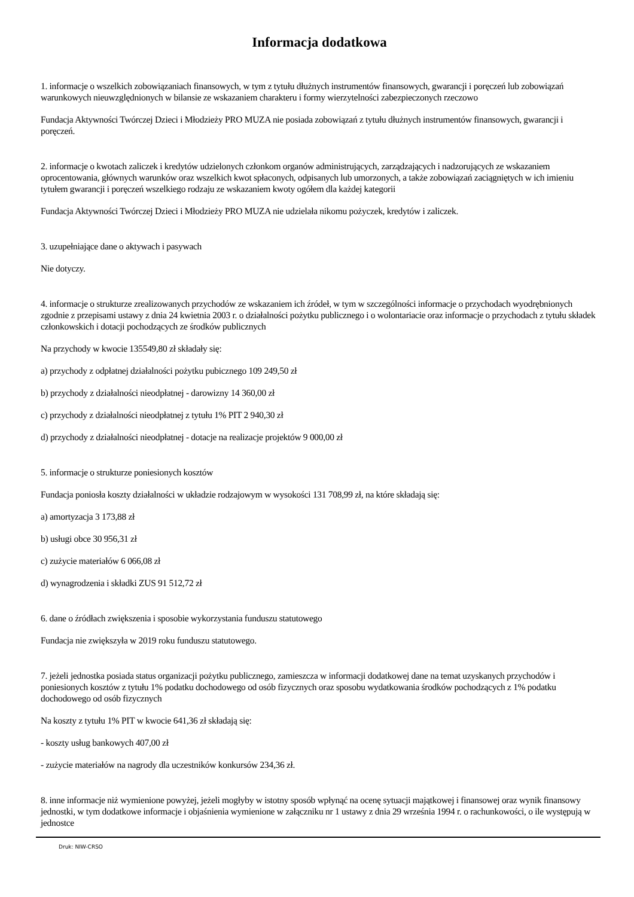Informacja dodatkowa
1. informacje o wszelkich zobowiązaniach finansowych, w tym z tytułu dłużnych instrumentów finansowych, gwarancji i poręczeń lub zobowiązań warunkowych nieuwzględnionych w bilansie ze wskazaniem charakteru i formy wierzytelności zabezpieczonych rzeczowo
Fundacja Aktywności Twórczej Dzieci i Młodzieży PRO MUZA nie posiada zobowiązań z tytułu dłużnych instrumentów finansowych, gwarancji i poręczeń.
2. informacje o kwotach zaliczek i kredytów udzielonych członkom organów administrujących, zarządzających i nadzorujących ze wskazaniem oprocentowania, głównych warunków oraz wszelkich kwot spłaconych, odpisanych lub umorzonych, a także zobowiązań zaciągniętych w ich imieniu tytułem gwarancji i poręczeń wszelkiego rodzaju ze wskazaniem kwoty ogółem dla każdej kategorii
Fundacja Aktywności Twórczej Dzieci i Młodzieży PRO MUZA nie udzielała nikomu pożyczek, kredytów i zaliczek.
3. uzupełniające dane o aktywach i pasywach
Nie dotyczy.
4. informacje o strukturze zrealizowanych przychodów ze wskazaniem ich źródeł, w tym w szczególności informacje o przychodach wyodrębnionych zgodnie z przepisami ustawy z dnia 24 kwietnia 2003 r. o działalności pożytku publicznego i o wolontariacie oraz informacje o przychodach z tytułu składek członkowskich i dotacji pochodzących ze środków publicznych
Na przychody w kwocie 135549,80 zł składały się:
a) przychody z odpłatnej działalności pożytku pubicznego 109 249,50 zł
b) przychody z działalności nieodpłatnej - darowizny 14 360,00 zł
c) przychody z działalności nieodpłatnej z tytułu 1% PIT 2 940,30 zł
d) przychody z działalności nieodpłatnej - dotacje na realizacje projektów 9 000,00 zł
5. informacje o strukturze poniesionych kosztów
Fundacja poniosła koszty działalności w układzie rodzajowym w wysokości 131 708,99 zł, na które składają się:
a) amortyzacja 3 173,88 zł
b) usługi obce 30 956,31 zł
c) zużycie materiałów 6 066,08 zł
d) wynagrodzenia i składki ZUS 91 512,72 zł
6. dane o źródłach zwiększenia i sposobie wykorzystania funduszu statutowego
Fundacja nie zwiększyła w 2019 roku funduszu statutowego.
7. jeżeli jednostka posiada status organizacji pożytku publicznego, zamieszcza w informacji dodatkowej dane na temat uzyskanych przychodów i poniesionych kosztów z tytułu 1% podatku dochodowego od osób fizycznych oraz sposobu wydatkowania środków pochodzących z 1% podatku dochodowego od osób fizycznych
Na koszty z tytułu 1% PIT w kwocie 641,36 zł składają się:
- koszty usług bankowych 407,00 zł
- zużycie materiałów na nagrody dla uczestników konkursów 234,36 zł.
8. inne informacje niż wymienione powyżej, jeżeli mogłyby w istotny sposób wpłynąć na ocenę sytuacji majątkowej i finansowej oraz wynik finansowy jednostki, w tym dodatkowe informacje i objaśnienia wymienione w załączniku nr 1 ustawy z dnia 29 września 1994 r. o rachunkowości, o ile występują w jednostce
Druk: NIW-CRSO